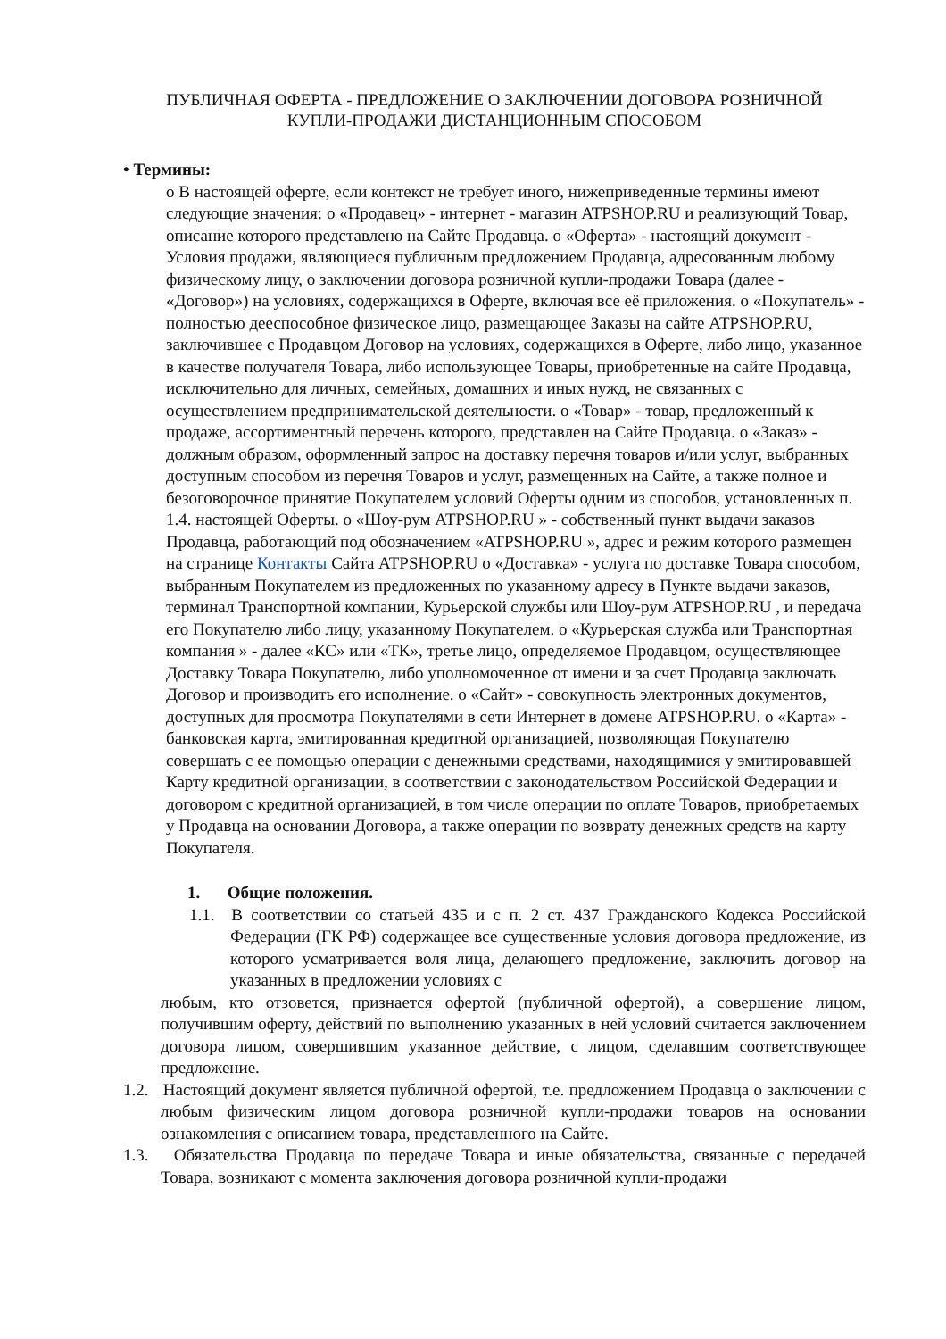ПУБЛИЧНАЯ ОФЕРТА - ПРЕДЛОЖЕНИЕ О ЗАКЛЮЧЕНИИ ДОГОВОРА РОЗНИЧНОЙ
КУПЛИ-ПРОДАЖИ ДИСТАНЦИОННЫМ СПОСОБОМ
• Термины:
o В настоящей оферте, если контекст не требует иного, нижеприведенные термины имеют следующие значения: o «Продавец» - интернет - магазин ATPSHOP.RU и реализующий Товар, описание которого представлено на Сайте Продавца. o «Оферта» - настоящий документ - Условия продажи, являющиеся публичным предложением Продавца, адресованным любому физическому лицу, о заключении договора розничной купли-продажи Товара (далее - «Договор») на условиях, содержащихся в Оферте, включая все её приложения. o «Покупатель» - полностью дееспособное физическое лицо, размещающее Заказы на сайте ATPSHOP.RU, заключившее с Продавцом Договор на условиях, содержащихся в Оферте, либо лицо, указанное в качестве получателя Товара, либо использующее Товары, приобретенные на сайте Продавца, исключительно для личных, семейных, домашних и иных нужд, не связанных с осуществлением предпринимательской деятельности. o «Товар» - товар, предложенный к продаже, ассортиментный перечень которого, представлен на Сайте Продавца. o «Заказ» - должным образом, оформленный запрос на доставку перечня товаров и/или услуг, выбранных доступным способом из перечня Товаров и услуг, размещенных на Сайте, а также полное и безоговорочное принятие Покупателем условий Оферты одним из способов, установленных п. 1.4. настоящей Оферты. o «Шоу-рум ATPSHOP.RU » - собственный пункт выдачи заказов Продавца, работающий под обозначением «ATPSHOP.RU », адрес и режим которого размещен на странице Контакты Сайта ATPSHOP.RU o «Доставка» - услуга по доставке Товара способом, выбранным Покупателем из предложенных по указанному адресу в Пункте выдачи заказов, терминал Транспортной компании, Курьерской службы или Шоу-рум ATPSHOP.RU , и передача его Покупателю либо лицу, указанному Покупателем. o «Курьерская служба или Транспортная компания » - далее «КС» или «ТК», третье лицо, определяемое Продавцом, осуществляющее Доставку Товара Покупателю, либо уполномоченное от имени и за счет Продавца заключать Договор и производить его исполнение. o «Сайт» - совокупность электронных документов, доступных для просмотра Покупателями в сети Интернет в домене ATPSHOP.RU. o «Карта» - банковская карта, эмитированная кредитной организацией, позволяющая Покупателю совершать с ее помощью операции с денежными средствами, находящимися у эмитировавшей Карту кредитной организации, в соответствии с законодательством Российской Федерации и договором с кредитной организацией, в том числе операции по оплате Товаров, приобретаемых у Продавца на основании Договора, а также операции по возврату денежных средств на карту Покупателя.
1. Общие положения.
1.1. В соответствии со статьей 435 и с п. 2 ст. 437 Гражданского Кодекса Российской Федерации (ГК РФ) содержащее все существенные условия договора предложение, из которого усматривается воля лица, делающего предложение, заключить договор на указанных в предложении условиях с
любым, кто отзовется, признается офертой (публичной офертой), а совершение лицом, получившим оферту, действий по выполнению указанных в ней условий считается заключением договора лицом, совершившим указанное действие, с лицом, сделавшим соответствующее предложение.
1.2. Настоящий документ является публичной офертой, т.е. предложением Продавца о заключении с любым физическим лицом договора розничной купли-продажи товаров на основании ознакомления с описанием товара, представленного на Сайте.
1.3. Обязательства Продавца по передаче Товара и иные обязательства, связанные с передачей Товара, возникают с момента заключения договора розничной купли-продажи